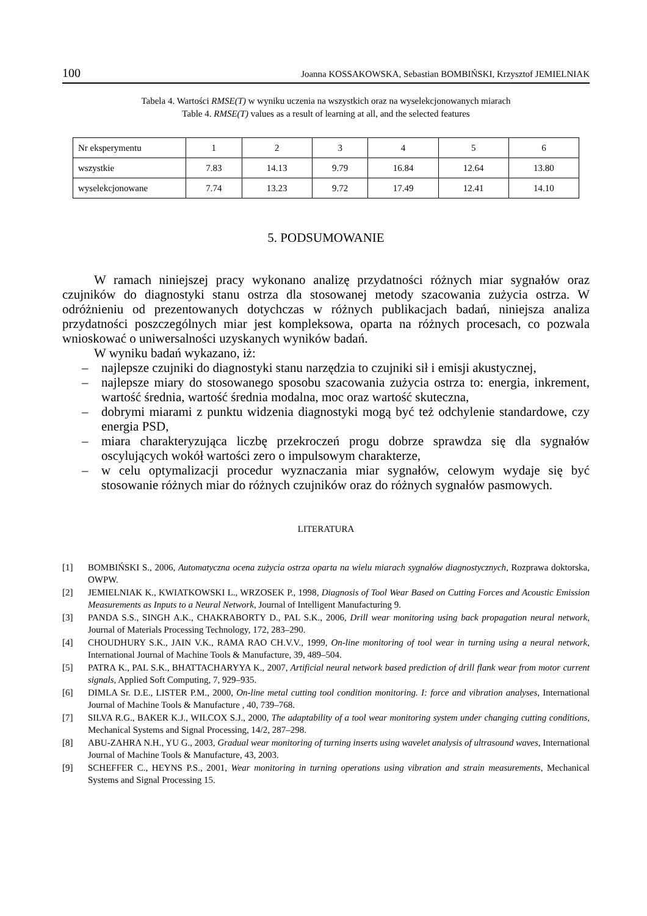100 Joanna KOSSAKOWSKA, Sebastian BOMBIŃSKI, Krzysztof JEMIELNIAK
Tabela 4. Wartości RMSE(T) w wyniku uczenia na wszystkich oraz na wyselekcjonowanych miarach
Table 4. RMSE(T) values as a result of learning at all, and the selected features
| Nr eksperymentu | 1 | 2 | 3 | 4 | 5 | 6 |
| wszystkie | 7.83 | 14.13 | 9.79 | 16.84 | 12.64 | 13.80 |
| wyselekcjonowane | 7.74 | 13.23 | 9.72 | 17.49 | 12.41 | 14.10 |
5. PODSUMOWANIE
W ramach niniejszej pracy wykonano analizę przydatności różnych miar sygnałów oraz czujników do diagnostyki stanu ostrza dla stosowanej metody szacowania zużycia ostrza. W odróżnieniu od prezentowanych dotychczas w różnych publikacjach badań, niniejsza analiza przydatności poszczególnych miar jest kompleksowa, oparta na różnych procesach, co pozwala wnioskować o uniwersalności uzyskanych wyników badań.
W wyniku badań wykazano, iż:
– najlepsze czujniki do diagnostyki stanu narzędzia to czujniki sił i emisji akustycznej,
– najlepsze miary do stosowanego sposobu szacowania zużycia ostrza to: energia, inkrement, wartość średnia, wartość średnia modalna, moc oraz wartość skuteczna,
– dobrymi miarami z punktu widzenia diagnostyki mogą być też odchylenie standardowe, czy energia PSD,
– miara charakteryzująca liczbę przekroczeń progu dobrze sprawdza się dla sygnałów oscylujących wokół wartości zero o impulsowym charakterze,
– w celu optymalizacji procedur wyznaczania miar sygnałów, celowym wydaje się być stosowanie różnych miar do różnych czujników oraz do różnych sygnałów pasmowych.
LITERATURA
[1] BOMBIŃSKI S., 2006, Automatyczna ocena zużycia ostrza oparta na wielu miarach sygnałów diagnostycznych, Rozprawa doktorska, OWPW.
[2] JEMIELNIAK K., KWIATKOWSKI L., WRZOSEK P., 1998, Diagnosis of Tool Wear Based on Cutting Forces and Acoustic Emission Measurements as Inputs to a Neural Network, Journal of Intelligent Manufacturing 9.
[3] PANDA S.S., SINGH A.K., CHAKRABORTY D., PAL S.K., 2006, Drill wear monitoring using back propagation neural network, Journal of Materials Processing Technology, 172, 283–290.
[4] CHOUDHURY S.K., JAIN V.K., RAMA RAO CH.V.V., 1999, On-line monitoring of tool wear in turning using a neural network, International Journal of Machine Tools & Manufacture, 39, 489–504.
[5] PATRA K., PAL S.K., BHATTACHARYYA K., 2007, Artificial neural network based prediction of drill flank wear from motor current signals, Applied Soft Computing, 7, 929–935.
[6] DIMLA Sr. D.E., LISTER P.M., 2000, On-line metal cutting tool condition monitoring. I: force and vibration analyses, International Journal of Machine Tools & Manufacture , 40, 739–768.
[7] SILVA R.G., BAKER K.J., WILCOX S.J., 2000, The adaptability of a tool wear monitoring system under changing cutting conditions, Mechanical Systems and Signal Processing, 14/2, 287–298.
[8] ABU-ZAHRA N.H., YU G., 2003, Gradual wear monitoring of turning inserts using wavelet analysis of ultrasound waves, International Journal of Machine Tools & Manufacture, 43, 2003.
[9] SCHEFFER C., HEYNS P.S., 2001, Wear monitoring in turning operations using vibration and strain measurements, Mechanical Systems and Signal Processing 15.